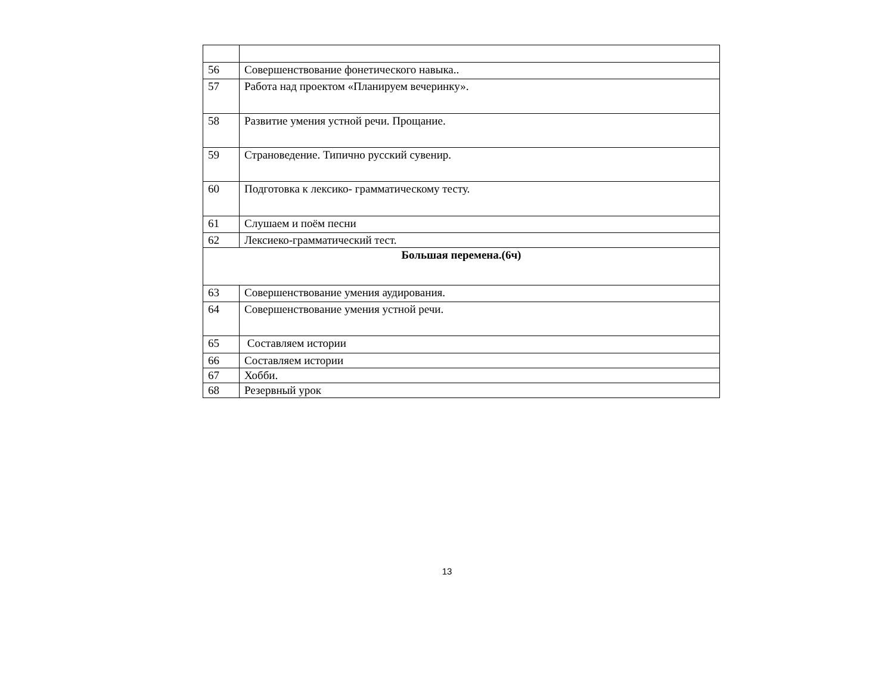| 56 | Совершенствование фонетического навыка.. |
| 57 | Работа над проектом «Планируем вечеринку». |
| 58 | Развитие умения устной речи. Прощание. |
| 59 | Страноведение. Типично русский сувенир. |
| 60 | Подготовка к лексико- грамматическому тесту. |
| 61 | Слушаем и поём песни |
| 62 | Лексиеко-грамматический тест. |
| Большая перемена.(6ч) | |
| 63 | Совершенствование умения аудирования. |
| 64 | Совершенствование умения устной речи. |
| 65 | Составляем истории |
| 66 | Составляем истории |
| 67 | Хобби. |
| 68 | Резервный урок |
13